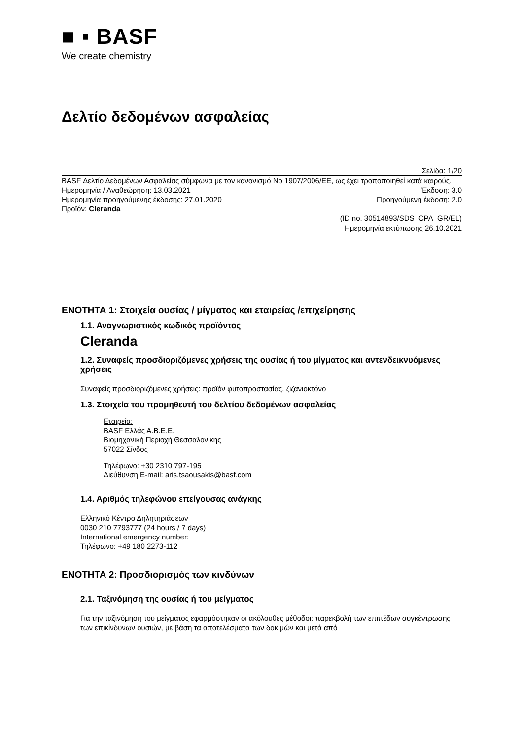■ ▪ BASF
We create chemistry
Δελτίο δεδομένων ασφαλείας
Σελίδα: 1/20
BASF Δελτίο Δεδομένων Ασφαλείας σύμφωνα με τον κανονισμό No 1907/2006/ΕΕ, ως έχει τροποποιηθεί κατά καιρούς.
Ημερομηνία / Αναθεώρηση: 13.03.2021 Έκδοση: 3.0
Ημερομηνία προηγούμενης έκδοσης: 27.01.2020 Προηγούμενη έκδοση: 2.0
Προϊόν: Cleranda
(ID no. 30514893/SDS_CPA_GR/EL)
Ημερομηνία εκτύπωσης 26.10.2021
ΕΝΟΤΗΤΑ 1: Στοιχεία ουσίας / μίγματος και εταιρείας /επιχείρησης
1.1. Αναγνωριστικός κωδικός προϊόντος
Cleranda
1.2. Συναφείς προσδιοριζόμενες χρήσεις της ουσίας ή του μίγματος και αντενδεικνυόμενες χρήσεις
Συναφείς προσδιοριζόμενες χρήσεις: προϊόν φυτοπροστασίας, ζιζανιοκτόνο
1.3. Στοιχεία του προμηθευτή του δελτίου δεδομένων ασφαλείας
Εταιρεία:
BASF Ελλάς Α.Β.Ε.Ε.
Βιομηχανική Περιοχή Θεσσαλονίκης
57022 Σίνδος
Τηλέφωνο: +30 2310 797-195
Διεύθυνση E-mail: aris.tsaousakis@basf.com
1.4. Αριθμός τηλεφώνου επείγουσας ανάγκης
Ελληνικό Κέντρο Δηλητηριάσεων
0030 210 7793777 (24 hours / 7 days)
International emergency number:
Τηλέφωνο: +49 180 2273-112
ΕΝΟΤΗΤΑ 2: Προσδιορισμός των κινδύνων
2.1. Ταξινόμηση της ουσίας ή του μείγματος
Για την ταξινόμηση του μείγματος εφαρμόστηκαν οι ακόλουθες μέθοδοι: παρεκβολή των επιπέδων συγκέντρωσης των επικίνδυνων ουσιών, με βάση τα αποτελέσματα των δοκιμών και μετά από